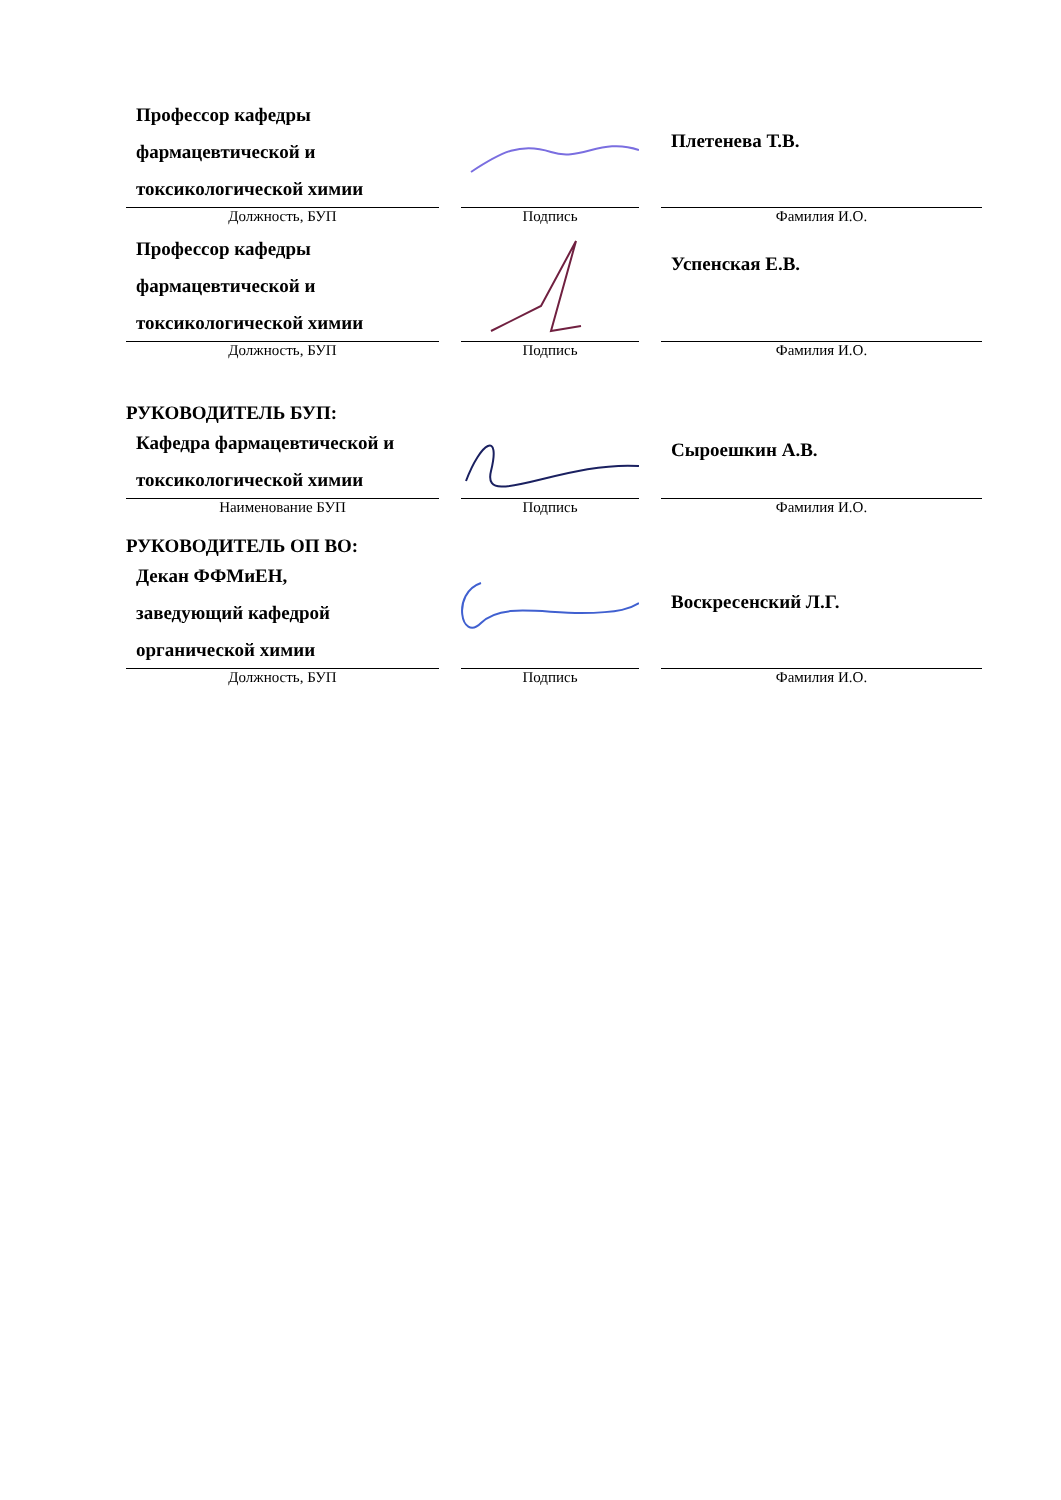| Профессор кафедры фармацевтической и токсикологической химии | | | | Плетенева Т.В. |
| Должность, БУП | | Подпись | | Фамилия И.О. |
| Профессор кафедры фармацевтической и токсикологической химии | | | | Успенская Е.В. |
| Должность, БУП | | Подпись | | Фамилия И.О. |
РУКОВОДИТЕЛЬ БУП:
| Кафедра фармацевтической и токсикологической химии | | | | Сыроешкин А.В. |
| Наименование БУП | | Подпись | | Фамилия И.О. |
РУКОВОДИТЕЛЬ ОП ВО:
| Декан ФФМиЕН, заведующий кафедрой органической химии | | | | Воскресенский Л.Г. |
| Должность, БУП | | Подпись | | Фамилия И.О. |